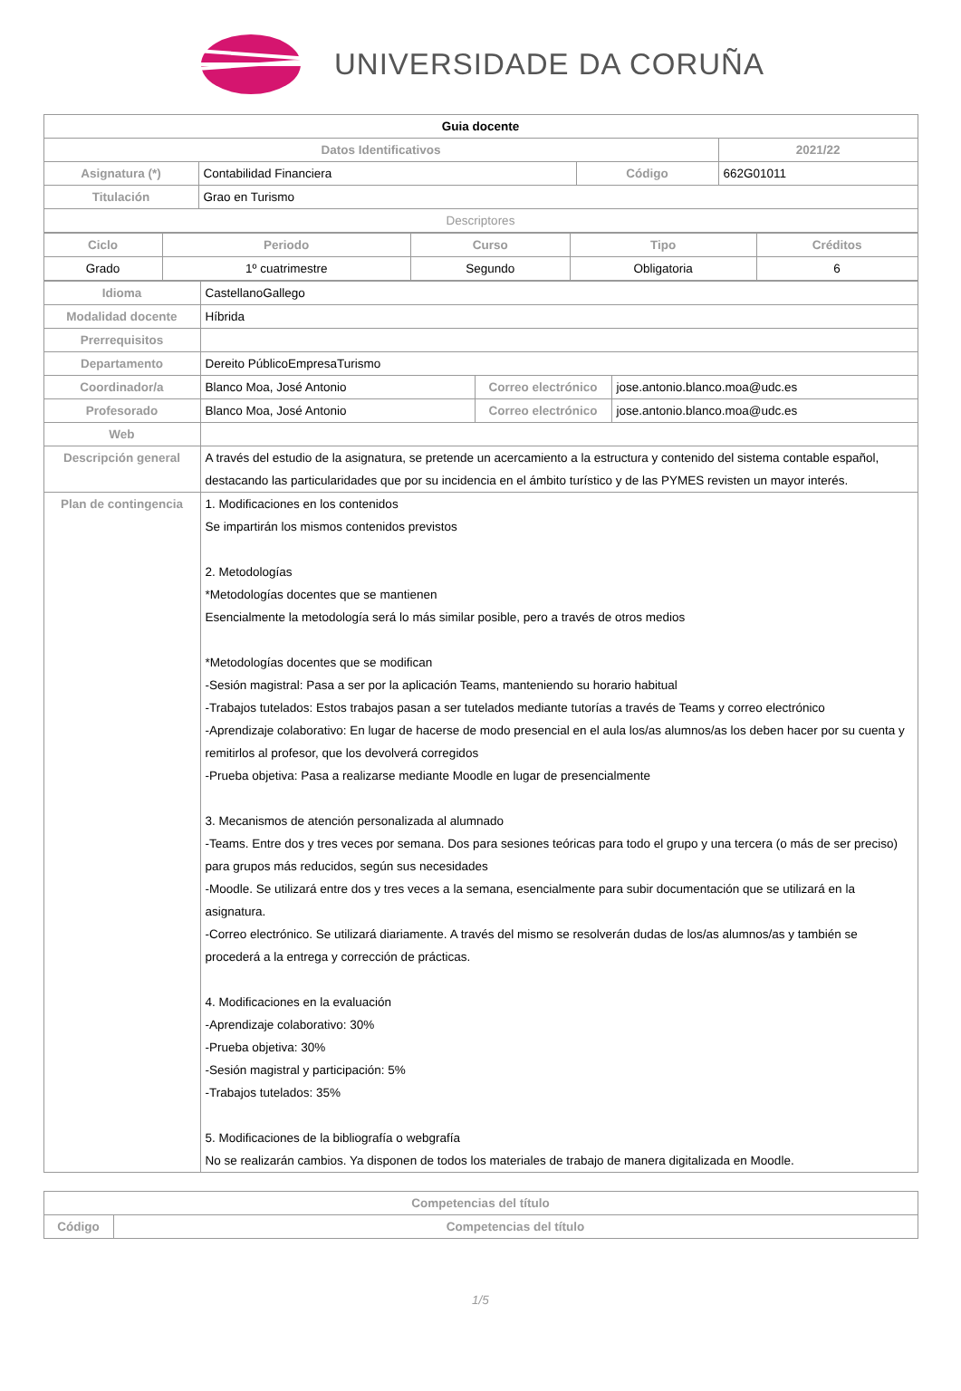UNIVERSIDADE DA CORUÑA
| Guia docente | | | |
| Datos Identificativos | | | 2021/22 |
| Asignatura (*) | Contabilidad Financiera | Código | 662G01011 |
| Titulación | Grao en Turismo | | |
| Descriptores | | | |
| Ciclo | Periodo | Curso | Tipo | Créditos |
| --- | --- | --- | --- | --- |
| Grado | 1º cuatrimestre | Segundo | Obligatoria | 6 |
| Idioma | CastellanoGallego | | |
| Modalidad docente | Híbrida | | |
| Prerrequisitos | | | |
| Departamento | Dereito PúblicoEmpresaTurismo | | |
| Coordinador/a | Blanco Moa, José Antonio | Correo electrónico | jose.antonio.blanco.moa@udc.es |
| Profesorado | Blanco Moa, José Antonio | Correo electrónico | jose.antonio.blanco.moa@udc.es |
| Web | | | |
| Descripción general | A través del estudio de la asignatura, se pretende un acercamiento a la estructura y contenido del sistema contable español, destacando las particularidades que por su incidencia en el ámbito turístico y de las PYMES revisten un mayor interés. | | |
| Plan de contingencia | 1. Modificaciones en los contenidos Se impartirán los mismos contenidos previstos 2. Metodologías *Metodologías docentes que se mantienen Esencialmente la metodología será lo más similar posible, pero a través de otros medios *Metodologías docentes que se modifican -Sesión magistral: Pasa a ser por la aplicación Teams, manteniendo su horario habitual -Trabajos tutelados: Estos trabajos pasan a ser tutelados mediante tutorías a través de Teams y correo electrónico -Aprendizaje colaborativo: En lugar de hacerse de modo presencial en el aula los/as alumnos/as los deben hacer por su cuenta y remitirlos al profesor, que los devolverá corregidos -Prueba objetiva: Pasa a realizarse mediante Moodle en lugar de presencialmente 3. Mecanismos de atención personalizada al alumnado -Teams. Entre dos y tres veces por semana. Dos para sesiones teóricas para todo el grupo y una tercera (o más de ser preciso) para grupos más reducidos, según sus necesidades -Moodle. Se utilizará entre dos y tres veces a la semana, esencialmente para subir documentación que se utilizará en la asignatura. -Correo electrónico. Se utilizará diariamente. A través del mismo se resolverán dudas de los/as alumnos/as y también se procederá a la entrega y corrección de prácticas. 4. Modificaciones en la evaluación -Aprendizaje colaborativo: 30% -Prueba objetiva: 30% -Sesión magistral y participación: 5% -Trabajos tutelados: 35% 5. Modificaciones de la bibliografía o webgrafía No se realizarán cambios. Ya disponen de todos los materiales de trabajo de manera digitalizada en Moodle. | | |
| Competencias del título | |
| --- | --- |
| Código | Competencias del título |
1/5